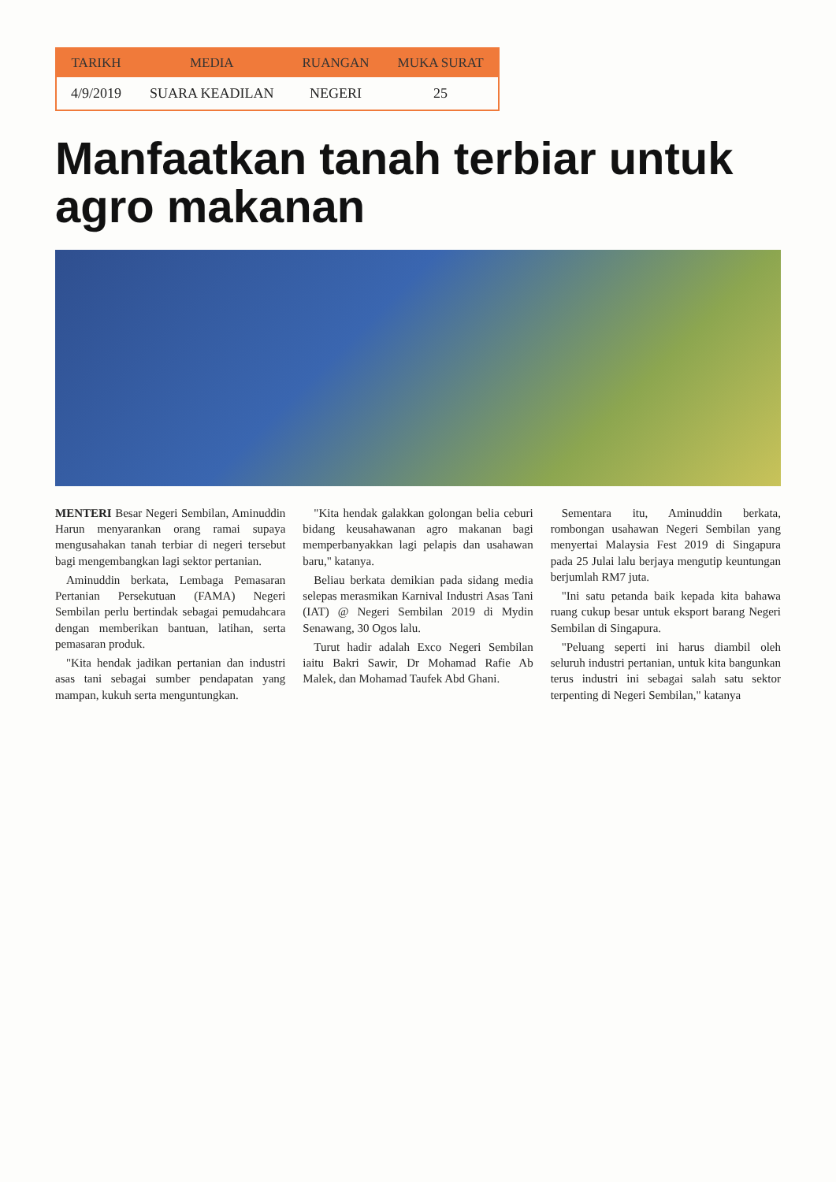| TARIKH | MEDIA | RUANGAN | MUKA SURAT |
| --- | --- | --- | --- |
| 4/9/2019 | SUARA KEADILAN | NEGERI | 25 |
Manfaatkan tanah terbiar untuk agro makanan
MENTERI Besar Negeri Sembilan, Aminuddin Harun menyarankan orang ramai supaya mengusahakan tanah terbiar di negeri tersebut bagi mengembangkan lagi sektor pertanian.
Aminuddin berkata, Lembaga Pemasaran Pertanian Persekutuan (FAMA) Negeri Sembilan perlu bertindak sebagai pemudahcara dengan memberikan bantuan, latihan, serta pemasaran produk.
"Kita hendak jadikan pertanian dan industri asas tani sebagai sumber pendapatan yang mampan, kukuh serta menguntungkan.
"Kita hendak galakkan golongan belia ceburi bidang keusahawanan agro makanan bagi memperbanyakkan lagi pelapis dan usahawan baru," katanya.
Beliau berkata demikian pada sidang media selepas merasmikan Karnival Industri Asas Tani (IAT) @ Negeri Sembilan 2019 di Mydin Senawang, 30 Ogos lalu.
Turut hadir adalah Exco Negeri Sembilan iaitu Bakri Sawir, Dr Mohamad Rafie Ab Malek, dan Mohamad Taufek Abd Ghani.
Sementara itu, Aminuddin berkata, rombongan usahawan Negeri Sembilan yang menyertai Malaysia Fest 2019 di Singapura pada 25 Julai lalu berjaya mengutip keuntungan berjumlah RM7 juta.
"Ini satu petanda baik kepada kita bahawa ruang cukup besar untuk eksport barang Negeri Sembilan di Singapura.
"Peluang seperti ini harus diambil oleh seluruh industri pertanian, untuk kita bangunkan terus industri ini sebagai salah satu sektor terpenting di Negeri Sembilan," katanya